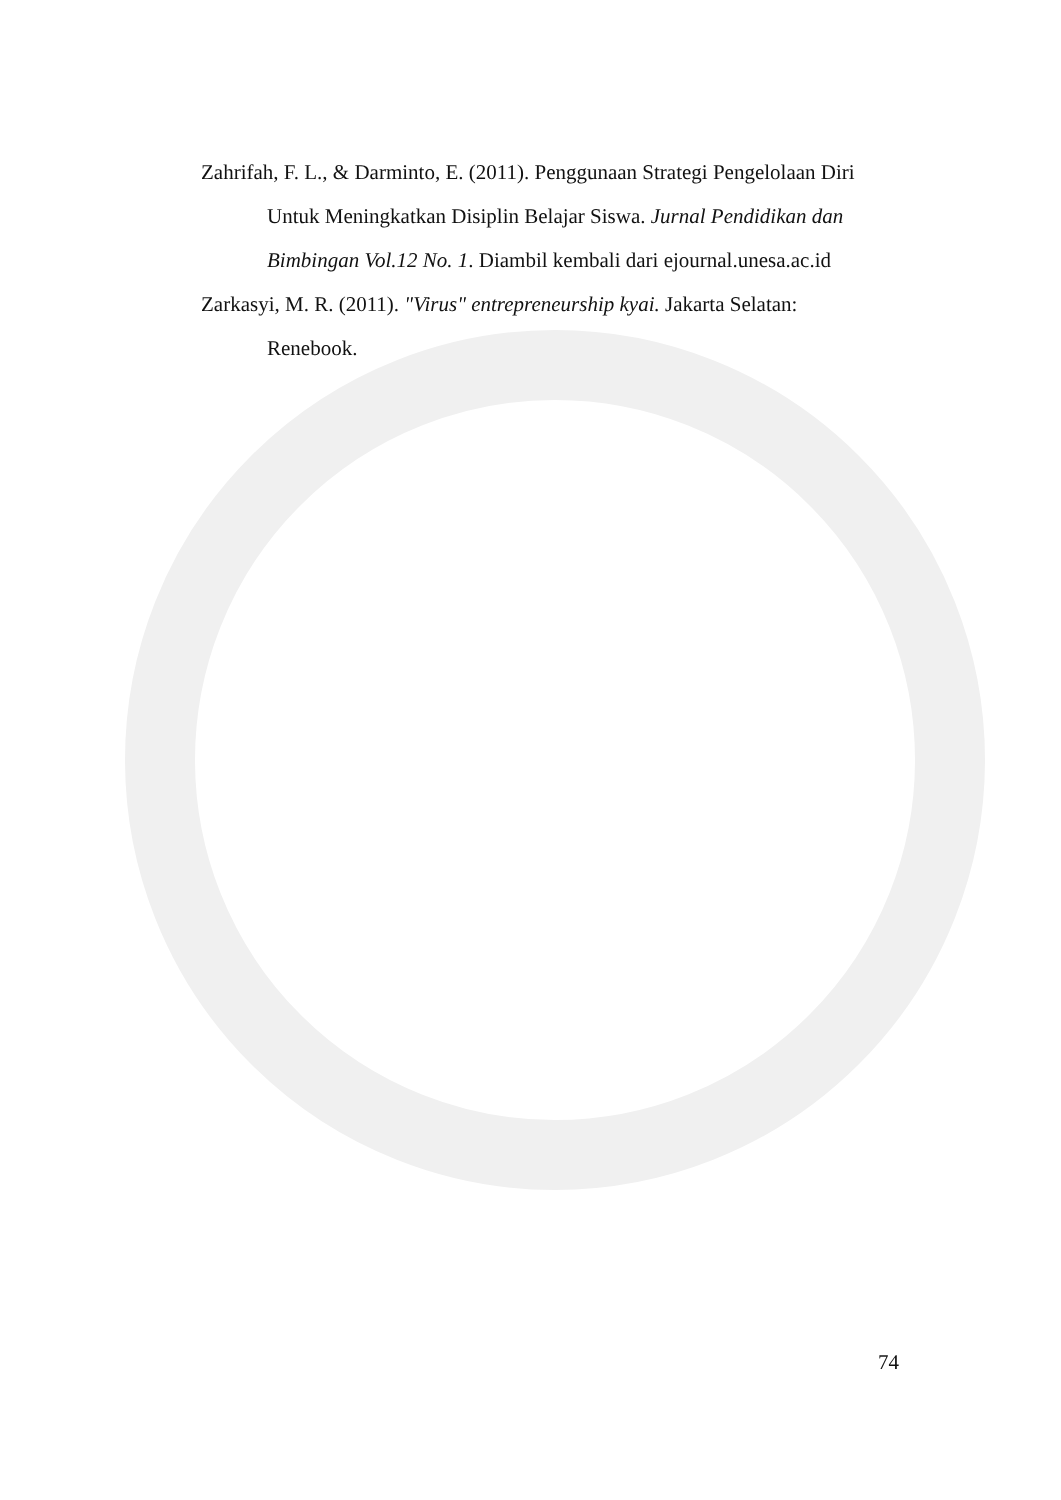Zahrifah, F. L., & Darminto, E. (2011). Penggunaan Strategi Pengelolaan Diri Untuk Meningkatkan Disiplin Belajar Siswa. Jurnal Pendidikan dan Bimbingan Vol.12 No. 1. Diambil kembali dari ejournal.unesa.ac.id
Zarkasyi, M. R. (2011). "Virus" entrepreneurship kyai. Jakarta Selatan: Renebook.
74